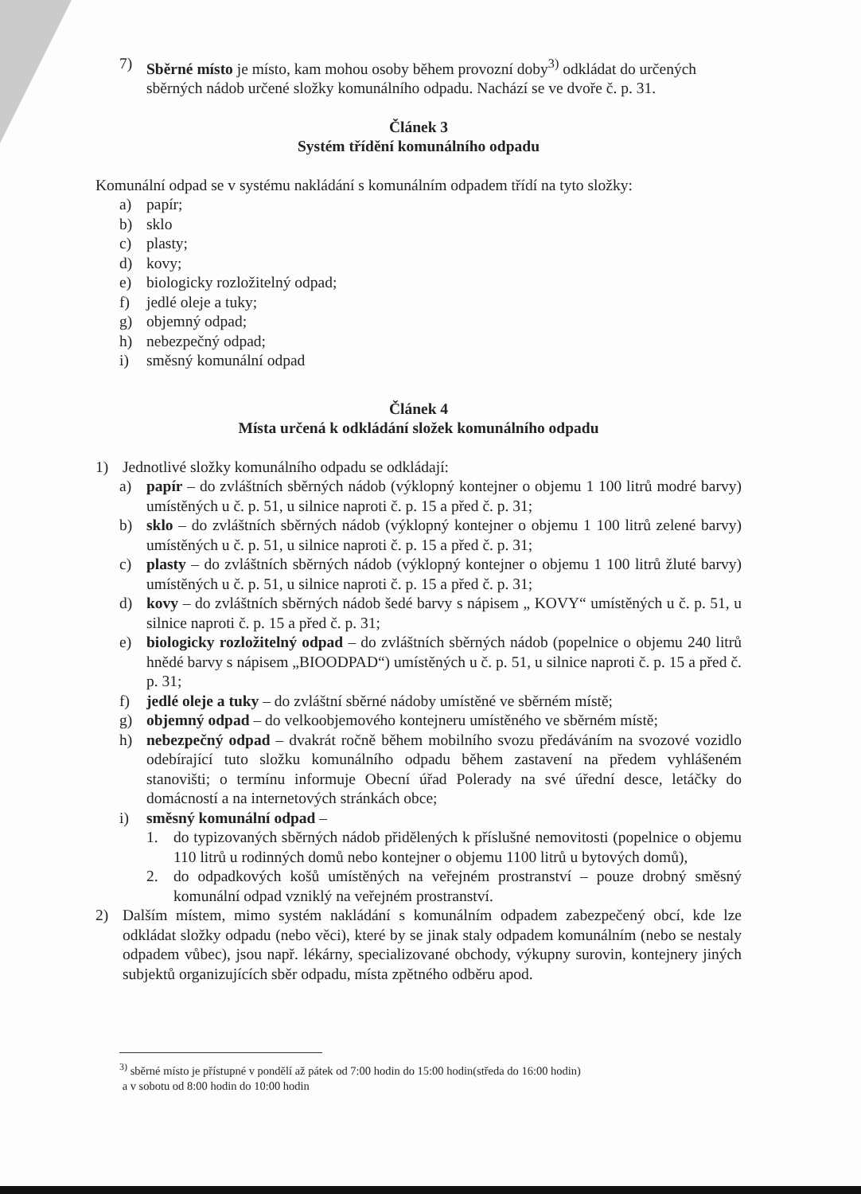7) Sběrné místo je místo, kam mohou osoby během provozní doby<sup>3)</sup> odkládat do určených sběrných nádob určené složky komunálního odpadu. Nachází se ve dvoře č. p. 31.
Článek 3
Systém třídění komunálního odpadu
Komunální odpad se v systému nakládání s komunálním odpadem třídí na tyto složky:
a) papír;
b) sklo
c) plasty;
d) kovy;
e) biologicky rozložitelný odpad;
f) jedlé oleje a tuky;
g) objemný odpad;
h) nebezpečný odpad;
i) směsný komunální odpad
Článek 4
Místa určená k odkládání složek komunálního odpadu
1) Jednotlivé složky komunálního odpadu se odkládají:
a) papír – do zvláštních sběrných nádob (výklopný kontejner o objemu 1 100 litrů modré barvy) umístěných u č. p. 51, u silnice naproti č. p. 15 a před č. p. 31;
b) sklo – do zvláštních sběrných nádob (výklopný kontejner o objemu 1 100 litrů zelené barvy) umístěných u č. p. 51, u silnice naproti č. p. 15 a před č. p. 31;
c) plasty – do zvláštních sběrných nádob (výklopný kontejner o objemu 1 100 litrů žluté barvy) umístěných u č. p. 51, u silnice naproti č. p. 15 a před č. p. 31;
d) kovy – do zvláštních sběrných nádob šedé barvy s nápisem „ KOVY“ umístěných u č. p. 51, u silnice naproti č. p. 15 a před č. p. 31;
e) biologicky rozložitelný odpad – do zvláštních sběrných nádob (popelnice o objemu 240 litrů hnědé barvy s nápisem „BIOODPAD“) umístěných u č. p. 51, u silnice naproti č. p. 15 a před č. p. 31;
f) jedlé oleje a tuky – do zvláštní sběrné nádoby umístěné ve sběrném místě;
g) objemný odpad – do velkoobjemového kontejneru umístěného ve sběrném místě;
h) nebezpečný odpad – dvakrát ročně během mobilního svozu předáváním na svozové vozidlo odebírající tuto složku komunálního odpadu během zastavení na předem vyhlášeném stanovišti; o termínu informuje Obecní úřad Polerady na své úřední desce, letáčky do domácností a na internetových stránkách obce;
i) směsný komunální odpad –
1. do typizovaných sběrných nádob přidělených k příslušné nemovitosti (popelnice o objemu 110 litrů u rodinných domů nebo kontejner o objemu 1100 litrů u bytových domů),
2. do odpadkových košů umístěných na veřejném prostranství – pouze drobný směsný komunální odpad vzniklý na veřejném prostranství.
2) Dalším místem, mimo systém nakládání s komunálním odpadem zabezpečený obcí, kde lze odkládat složky odpadu (nebo věci), které by se jinak staly odpadem komunálním (nebo se nestaly odpadem vůbec), jsou např. lékárny, specializované obchody, výkupny surovin, kontejnery jiných subjektů organizujících sběr odpadu, místa zpětného odběru apod.
<sup>3)</sup> sběrné místo je přístupné v pondělí až pátek od 7:00 hodin do 15:00 hodin(středa do 16:00 hodin)
a v sobotu od 8:00 hodin do 10:00 hodin